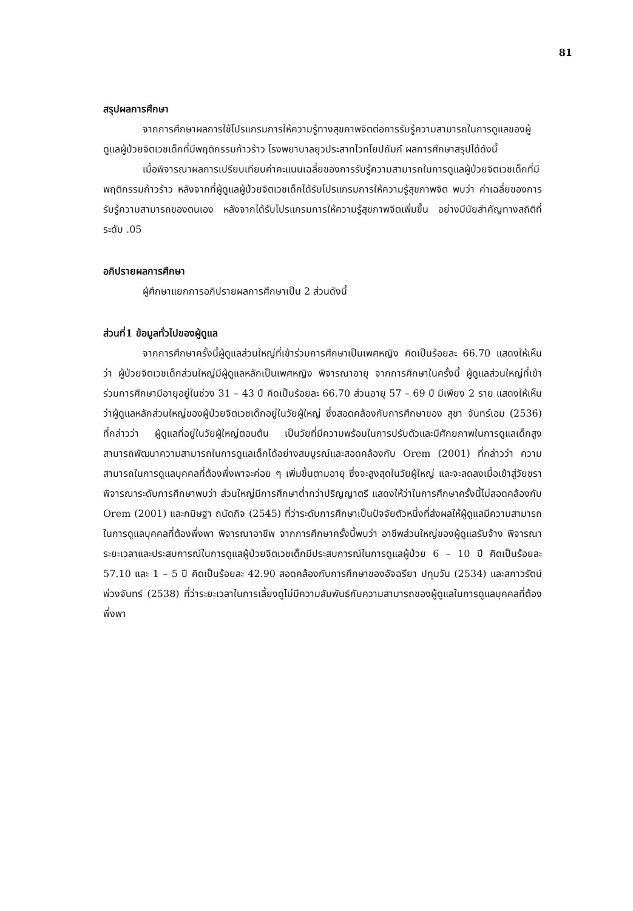81
สรุปผลการศึกษา
จากการศึกษาผลการใช้โปรแกรมการให้ความรู้ทางสุขภาพจิตต่อการรับรู้ความสามารถในการดูแลของผู้ดูแลผู้ป่วยจิตเวชเด็กที่มีพฤติกรรมก้าวร้าว โรงพยาบาลยุวประสาทไวทโยปถัมภ์ ผลการศึกษาสรุปได้ดังนี้
เมื่อพิจารณาผลการเปรียบเทียบค่าคะแนนเฉลี่ยของการรับรู้ความสามารถในการดูแลผู้ป่วยจิตเวชเด็กที่มีพฤติกรรมก้าวร้าว หลังจากที่ผู้ดูแลผู้ป่วยจิตเวชเด็กได้รับโปรแกรมการให้ความรู้สุขภาพจิต พบว่า ค่าเฉลี่ยของการรับรู้ความสามารถของตนเอง หลังจากได้รับโปรแกรมการให้ความรู้สุขภาพจิตเพิ่มขึ้น อย่างมีนัยสำคัญทางสถิติที่ระดับ .05
อภิปรายผลการศึกษา
ผู้ศึกษาแยกการอภิปรายผลการศึกษาเป็น 2 ส่วนดังนี้
ส่วนที่1 ข้อมูลทั่วไปของผู้ดูแล
จากการศึกษาครั้งนี้ผู้ดูแลส่วนใหญ่ที่เข้าร่วมการศึกษาเป็นเพศหญิง คิดเป็นร้อยละ 66.70 แสดงให้เห็นว่า ผู้ป่วยจิตเวชเด็กส่วนใหญ่มีผู้ดูแลหลักเป็นเพศหญิง พิจารณาอายุ จากการศึกษาในครั้งนี้ ผู้ดูแลส่วนใหญ่ที่เข้าร่วมการศึกษามีอายุอยู่ในช่วง 31 – 43 ปี คิดเป็นร้อยละ 66.70 ส่วนอายุ 57 – 69 ปี มีเพียง 2 ราย แสดงให้เห็นว่าผู้ดูแลหลักส่วนใหญ่ของผู้ป่วยจิตเวชเด็กอยู่ในวัยผู้ใหญ่ ซึ่งสอดคล้องกับการศึกษาของ สุชา จันทร์เอม (2536) ที่กล่าวว่า ผู้ดูแลที่อยู่ในวัยผู้ใหญ่ตอนต้น เป็นวัยที่มีความพร้อมในการปรับตัวและมีศักยภาพในการดูแลเด็กสูงสามารถพัฒนาความสามารถในการดูแลเด็กได้อย่างสมบูรณ์และสอดคล้องกับ Orem (2001) ที่กล่าวว่า ความสามารถในการดูแลบุคคลที่ต้องพึ่งพาจะค่อย ๆ เพิ่มขึ้นตามอายุ ซึ่งจะสูงสุดในวัยผู้ใหญ่ และจะลดลงเมื่อเข้าสู่วัยชรา พิจารณาระดับการศึกษาพบว่า ส่วนใหญ่มีการศึกษาต่ำกว่าปริญญาตรี แสดงให้ว่าในการศึกษาครั้งนี้ไม่สอดคล้องกับ Orem (2001) และกนิษฐา ถนัดกิจ (2545) ที่ว่าระดับการศึกษาเป็นปัจจัยตัวหนึ่งที่ส่งผลให้ผู้ดูแลมีความสามารถในการดูแลบุคคลที่ต้องพึ่งพา พิจารณาอาชีพ จากการศึกษาครั้งนี้พบว่า อาชีพส่วนใหญ่ของผู้ดูแลรับจ้าง พิจารณาระยะเวลาและประสบการณ์ในการดูแลผู้ป่วยจิตเวชเด็กมีประสบการณ์ในการดูแลผู้ป่วย 6 – 10 ปี คิดเป็นร้อยละ 57.10 และ 1 – 5 ปี คิดเป็นร้อยละ 42.90 สอดคล้องกับการศึกษาของอัจฉรียา ปทุมวัน (2534) และสกาวรัตน์ พ่วงจันทร์ (2538) ที่ว่าระยะเวลาในการเลี้ยงดูไม่มีความสัมพันธ์กับความสามารถของผู้ดูแลในการดูแลบุคคลที่ต้องพึ่งพา